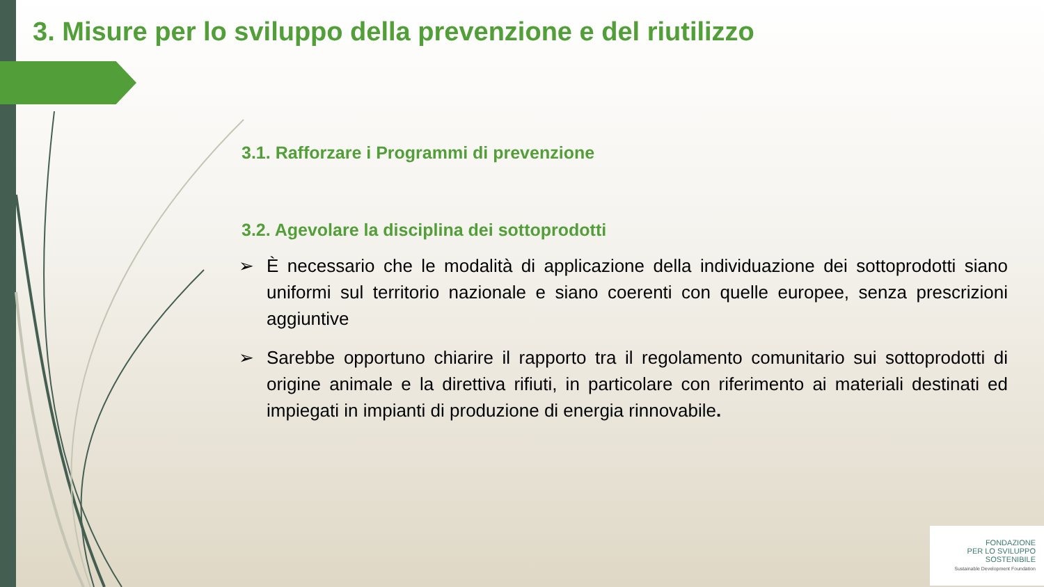3. Misure per lo sviluppo della prevenzione e del riutilizzo
3.1. Rafforzare i Programmi di prevenzione
3.2. Agevolare la disciplina dei sottoprodotti
➢ È necessario che le modalità di applicazione della individuazione dei sottoprodotti siano uniformi sul territorio nazionale e siano coerenti con quelle europee, senza prescrizioni aggiuntive
➢ Sarebbe opportuno chiarire il rapporto tra il regolamento comunitario sui sottoprodotti di origine animale e la direttiva rifiuti, in particolare con riferimento ai materiali destinati ed impiegati in impianti di produzione di energia rinnovabile.
FONDAZIONE
PER LO SVILUPPO
SOSTENIBILE
Sustainable Development Foundation